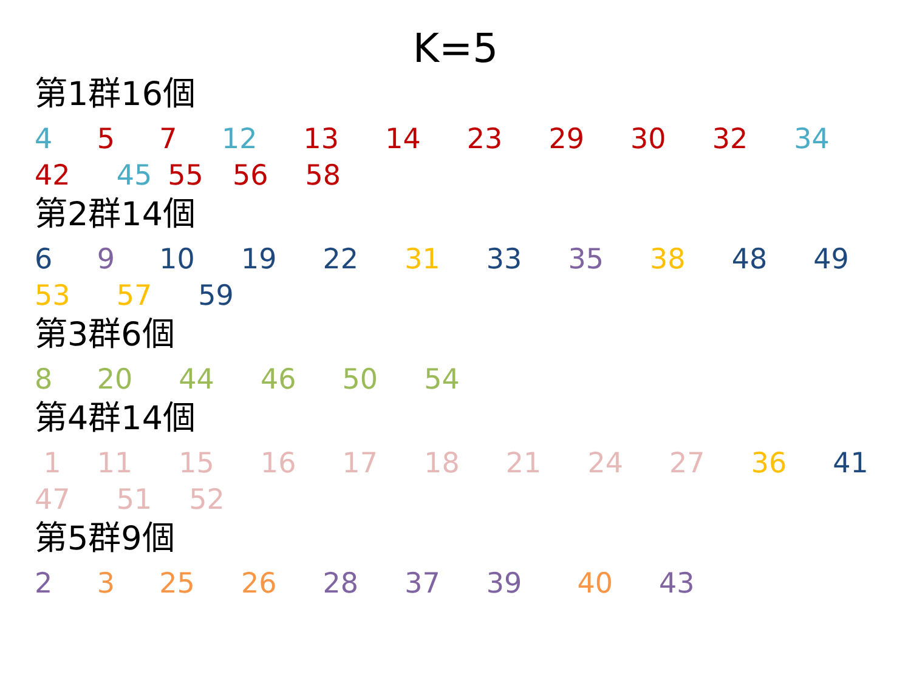K=5
第1群16個
4 5 7 12 13 14 23 29 30 32 34 42 45 55 56 58
第2群14個
6 9 10 19 22 31 33 35 38 48 49 53 57 59
第3群6個
8 20 44 46 50 54
第4群14個
1 11 15 16 17 18 21 24 27 36 41 47 51 52
第5群9個
2 3 25 26 28 37 39 40 43